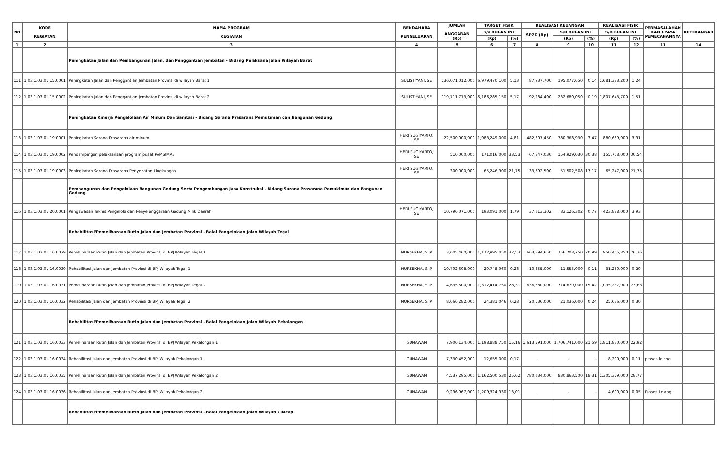| NO | KODE KEGIATAN | NAMA PROGRAM KEGIATAN | BENDAHARA PENGELUARAN | JUMLAH ANGGARAN (Rp) | TARGET FISIK | | REALISASI KEUANGAN | | | REALISASI FISIK | | PERMASALAHAN DAN UPAYA PEMECAHANNYA | KETERANGAN |
| --- | --- | --- | --- | --- | --- | --- | --- | --- | --- | --- | --- | --- | --- |
| | | | | | s/d BULAN INI | | SP2D (Rp) | S/D BULAN INI | | S/D BULAN INI | | | |
| | | | | | (Rp) | (%) | | (Rp) | (%) | (Rp) | (%) | | |
| 1 | 2 | 3 | 4 | 5 | 6 | 7 | 8 | 9 | 10 | 11 | 12 | 13 | 14 |
| | | Peningkatan Jalan dan Pembangunan Jalan, dan Penggantian Jembatan - Bidang Pelaksana Jalan Wilayah Barat | | | | | | | | | | | |
| 111 | 1.03.1.03.01.15.0001 | Peningkatan Jalan dan Penggantian Jembatan Provinsi di wilayah Barat 1 | SULISTIYANI, SE | 136,071,012,000 | 6,979,470,100 | 5,13 | 87,937,700 | 195,077,650 | 0.14 | 1,681,383,200 | 1,24 | | |
| 112 | 1.03.1.03.01.15.0002 | Peningkatan Jalan dan Penggantian Jembatan Provinsi di wilayah Barat 2 | SULISTIYANI, SE | 119,711,713,000 | 6,186,285,150 | 5,17 | 92,184,400 | 232,680,050 | 0.19 | 1,807,643,700 | 1,51 | | |
| | | Peningkatan Kinerja Pengelolaan Air Minum Dan Sanitasi - Bidang Sarana Prasarana Pemukiman dan Bangunan Gedung | | | | | | | | | | | |
| 113 | 1.03.1.03.01.19.0001 | Peningkatan Sarana Prasarana air minum | HERI SUGIYARTO, SE | 22,500,000,000 | 1,083,249,000 | 4,81 | 482,807,450 | 780,368,930 | 3.47 | 880,689,000 | 3,91 | | |
| 114 | 1.03.1.03.01.19.0002 | Pendampingan pelaksanaan program pusat PAMSIMAS | HERI SUGIYARTO, SE | 510,000,000 | 171,016,000 | 33,53 | 67,847,030 | 154,929,030 | 30.38 | 155,758,000 | 30,54 | | |
| 115 | 1.03.1.03.01.19.0003 | Peningkatan Sarana Prasarana Penyehatan Lingkungan | HERI SUGIYARTO, SE | 300,000,000 | 65,246,900 | 21,75 | 33,692,500 | 51,502,508 | 17.17 | 65,247,000 | 21,75 | | |
| | | Pembangunan dan Pengelolaan Bangunan Gedung Serta Pengembangan Jasa Konstruksi - Bidang Sarana Prasarana Pemukiman dan Bangunan Gedung | | | | | | | | | | | |
| 116 | 1.03.1.03.01.20.0001 | Pengawasan Teknis Pengelola dan Penyelenggaraan Gedung Milik Daerah | HERI SUGIYARTO, SE | 10,796,071,000 | 193,091,000 | 1,79 | 37,613,302 | 83,126,302 | 0.77 | 423,888,000 | 3,93 | | |
| | | Rehabilitasi/Pemeliharaan Rutin Jalan dan Jembatan Provinsi - Balai Pengelolaan Jalan Wilayah Tegal | | | | | | | | | | | |
| 117 | 1.03.1.03.01.16.0029 | Pemeliharaan Rutin Jalan dan Jembatan Provinsi di BPJ Wilayah Tegal 1 | NURSEKHA, S.IP | 3,605,460,000 | 1,172,995,450 | 32,53 | 663,294,650 | 756,708,750 | 20.99 | 950,455,850 | 26,36 | | |
| 118 | 1.03.1.03.01.16.0030 | Rehabilitasi Jalan dan Jembatan Provinsi di BPJ Wilayah Tegal 1 | NURSEKHA, S.IP | 10,792,608,000 | 29,748,960 | 0,28 | 10,855,000 | 11,555,000 | 0.11 | 31,250,000 | 0,29 | | |
| 119 | 1.03.1.03.01.16.0031 | Pemeliharaan Rutin Jalan dan Jembatan Provinsi di BPJ Wilayah Tegal 2 | NURSEKHA, S.IP | 4,635,500,000 | 1,312,414,750 | 28,31 | 636,580,000 | 714,679,000 | 15.42 | 1,095,237,000 | 23,63 | | |
| 120 | 1.03.1.03.01.16.0032 | Rehabilitasi Jalan dan Jembatan Provinsi di BPJ Wilayah Tegal 2 | NURSEKHA, S.IP | 8,666,282,000 | 24,381,046 | 0,28 | 20,736,000 | 21,036,000 | 0.24 | 25,636,000 | 0,30 | | |
| | | Rehabilitasi/Pemeliharaan Rutin Jalan dan Jembatan Provinsi - Balai Pengelolaan Jalan Wilayah Pekalongan | | | | | | | | | | | |
| 121 | 1.03.1.03.01.16.0033 | Pemeliharaan Rutin Jalan dan Jembatan Provinsi di BPJ Wilayah Pekalongan 1 | GUNAWAN | 7,906,134,000 | 1,198,888,750 | 15,16 | 1,613,291,000 | 1,706,741,000 | 21.59 | 1,811,830,000 | 22,92 | | |
| 122 | 1.03.1.03.01.16.0034 | Rehabilitasi Jalan dan Jembatan Provinsi di BPJ Wilayah Pekalongan 1 | GUNAWAN | 7,330,452,000 | 12,655,000 | 0,17 | - | - | - | 8,200,000 | 0,11 | proses lelang | |
| 123 | 1.03.1.03.01.16.0035 | Pemeliharaan Rutin Jalan dan Jembatan Provinsi di BPJ Wilayah Pekalongan 2 | GUNAWAN | 4,537,295,000 | 1,162,500,530 | 25,62 | 780,634,000 | 830,863,500 | 18.31 | 1,305,379,000 | 28,77 | | |
| 124 | 1.03.1.03.01.16.0036 | Rehabilitasi Jalan dan Jembatan Provinsi di BPJ Wilayah Pekalongan 2 | GUNAWAN | 9,296,967,000 | 1,209,324,930 | 13,01 | - | - | - | 4,600,000 | 0,05 | Proses Lelang | |
| | | Rehabilitasi/Pemeliharaan Rutin Jalan dan Jembatan Provinsi - Balai Pengelolaan Jalan Wilayah Cilacap | | | | | | | | | | | |